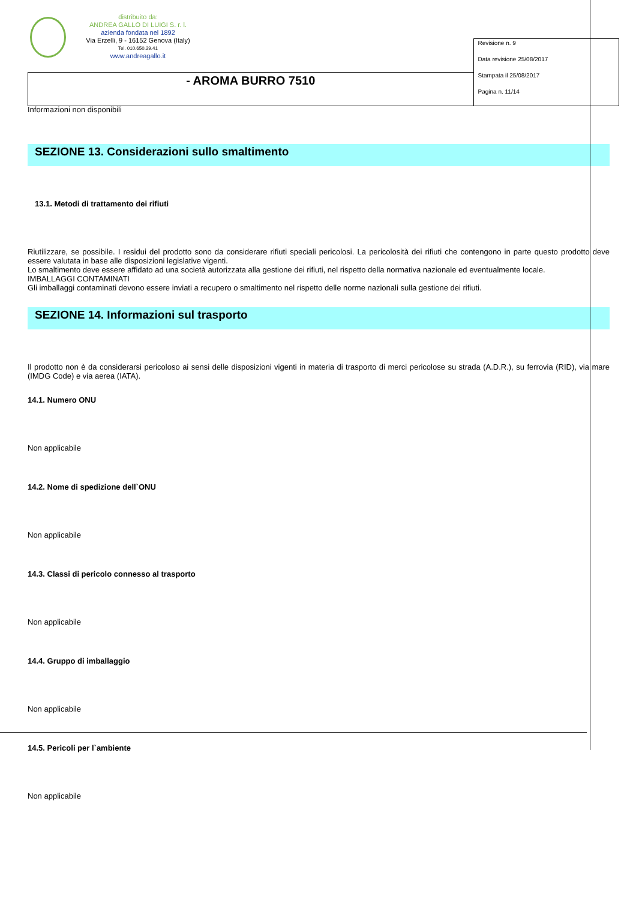distribuito da:
ANDREA GALLO DI LUIGI S. r. l.
azienda fondata nel 1892
Via Erzelli, 9 - 16152 Genova (Italy)
Tel. 010.650.29.41
www.andreagallo.it
| | Revisione n. 9 Data revisione 25/08/2017 Stampata il 25/08/2017 Pagina n. 11/14 |
| - AROMA BURRO 7510 | |
Informazioni non disponibili
SEZIONE 13. Considerazioni sullo smaltimento
13.1. Metodi di trattamento dei rifiuti
Riutilizzare, se possibile. I residui del prodotto sono da considerare rifiuti speciali pericolosi. La pericolosità dei rifiuti che contengono in parte questo prodotto deve essere valutata in base alle disposizioni legislative vigenti.
Lo smaltimento deve essere affidato ad una società autorizzata alla gestione dei rifiuti, nel rispetto della normativa nazionale ed eventualmente locale.
IMBALLAGGI CONTAMINATI
Gli imballaggi contaminati devono essere inviati a recupero o smaltimento nel rispetto delle norme nazionali sulla gestione dei rifiuti.
SEZIONE 14. Informazioni sul trasporto
Il prodotto non è da considerarsi pericoloso ai sensi delle disposizioni vigenti in materia di trasporto di merci pericolose su strada (A.D.R.), su ferrovia (RID), via mare (IMDG Code) e via aerea (IATA).
14.1. Numero ONU
Non applicabile
14.2. Nome di spedizione dell`ONU
Non applicabile
14.3. Classi di pericolo connesso al trasporto
Non applicabile
14.4. Gruppo di imballaggio
Non applicabile
14.5. Pericoli per l`ambiente
Non applicabile